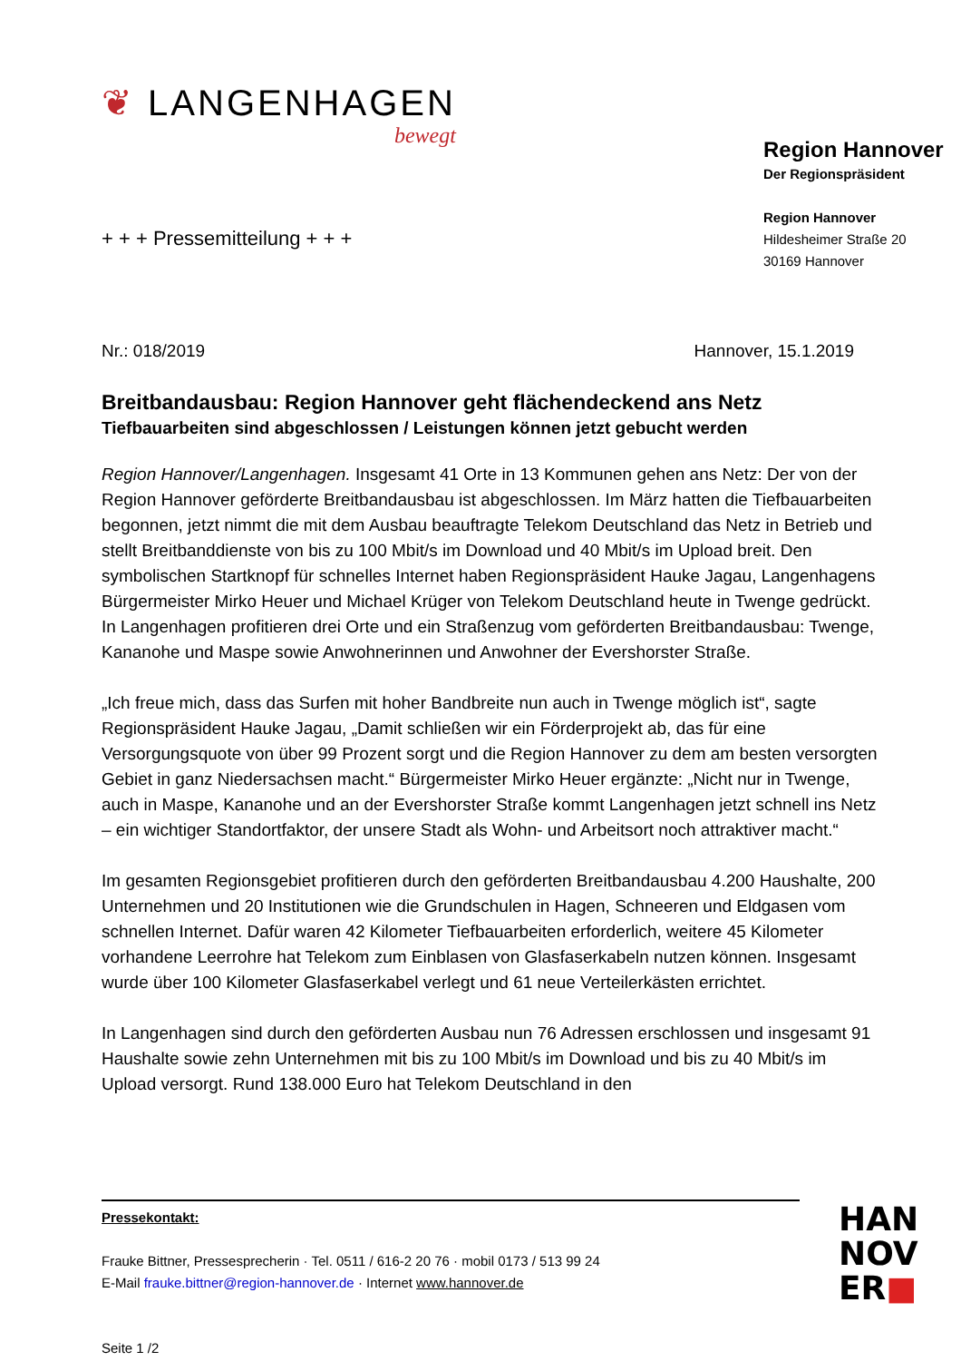❦ LANGENHAGEN
bewegt
Region Hannover
Der Regionspräsident
Region Hannover
Hildesheimer Straße 20
30169 Hannover
+ + + Pressemitteilung + + +
Nr.: 018/2019 Hannover, 15.1.2019
Breitbandausbau: Region Hannover geht flächendeckend ans Netz
Tiefbauarbeiten sind abgeschlossen / Leistungen können jetzt gebucht werden
Region Hannover/Langenhagen. Insgesamt 41 Orte in 13 Kommunen gehen ans Netz: Der von der Region Hannover geförderte Breitbandausbau ist abgeschlossen. Im März hatten die Tiefbauarbeiten begonnen, jetzt nimmt die mit dem Ausbau beauftragte Telekom Deutschland das Netz in Betrieb und stellt Breitbanddienste von bis zu 100 Mbit/s im Download und 40 Mbit/s im Upload breit. Den symbolischen Startknopf für schnelles Internet haben Regionspräsident Hauke Jagau, Langenhagens Bürgermeister Mirko Heuer und Michael Krüger von Telekom Deutschland heute in Twenge gedrückt. In Langenhagen profitieren drei Orte und ein Straßenzug vom geförderten Breitbandausbau: Twenge, Kananohe und Maspe sowie Anwohnerinnen und Anwohner der Evershorster Straße.
„Ich freue mich, dass das Surfen mit hoher Bandbreite nun auch in Twenge möglich ist“, sagte Regionspräsident Hauke Jagau, „Damit schließen wir ein Förderprojekt ab, das für eine Versorgungsquote von über 99 Prozent sorgt und die Region Hannover zu dem am besten versorgten Gebiet in ganz Niedersachsen macht.“ Bürgermeister Mirko Heuer ergänzte: „Nicht nur in Twenge, auch in Maspe, Kananohe und an der Evershorster Straße kommt Langenhagen jetzt schnell ins Netz – ein wichtiger Standortfaktor, der unsere Stadt als Wohn- und Arbeitsort noch attraktiver macht.“
Im gesamten Regionsgebiet profitieren durch den geförderten Breitbandausbau 4.200 Haushalte, 200 Unternehmen und 20 Institutionen wie die Grundschulen in Hagen, Schneeren und Eldgasen vom schnellen Internet. Dafür waren 42 Kilometer Tiefbauarbeiten erforderlich, weitere 45 Kilometer vorhandene Leerrohre hat Telekom zum Einblasen von Glasfaserkabeln nutzen können. Insgesamt wurde über 100 Kilometer Glasfaserkabel verlegt und 61 neue Verteilerkästen errichtet.
In Langenhagen sind durch den geförderten Ausbau nun 76 Adressen erschlossen und insgesamt 91 Haushalte sowie zehn Unternehmen mit bis zu 100 Mbit/s im Download und bis zu 40 Mbit/s im Upload versorgt. Rund 138.000 Euro hat Telekom Deutschland in den
Pressekontakt:
Frauke Bittner, Pressesprecherin · Tel. 0511 / 616-2 20 76 · mobil 0173 / 513 99 24
E-Mail frauke.bittner@region-hannover.de · Internet www.hannover.de
Seite 1 /2
HAN
NOV
ER■